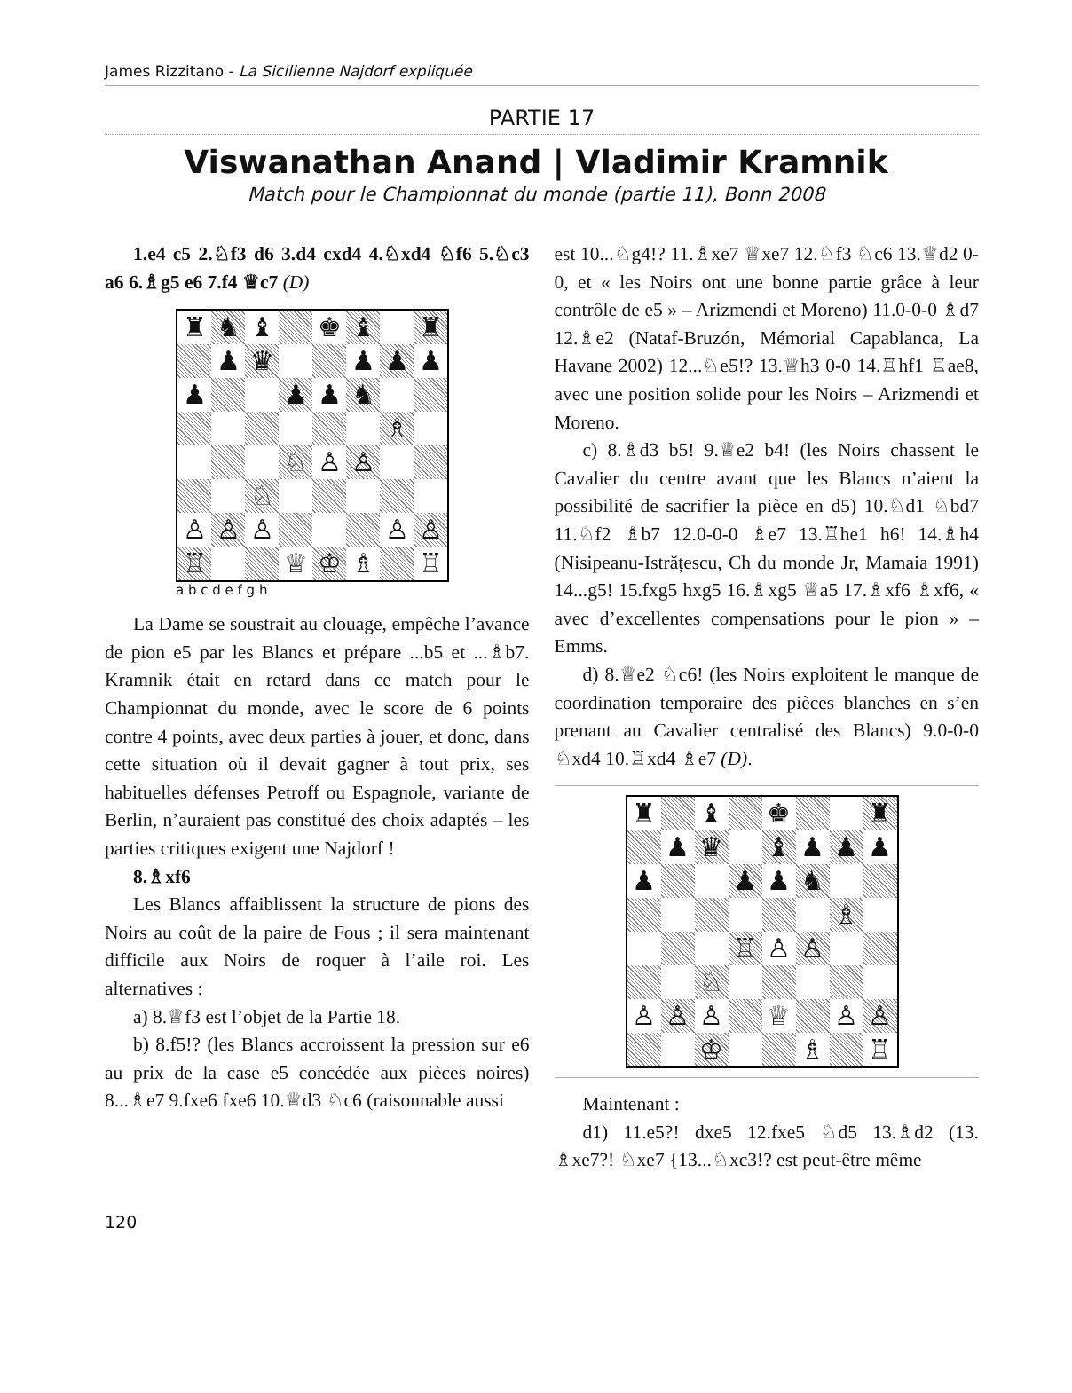James Rizzitano - La Sicilienne Najdorf expliquée
PARTIE 17
Viswanathan Anand | Vladimir Kramnik
Match pour le Championnat du monde (partie 11), Bonn 2008
1.e4 c5 2.♘f3 d6 3.d4 cxd4 4.♘xd4 ♘f6 5.♘c3 a6 6.♗g5 e6 7.f4 ♕c7 (D)
| ♜ | ♞ | ♝ | | ♚ | ♝ | | ♜ |
| | ♟ | ♛ | | | ♟ | ♟ | ♟ |
| ♟ | | | ♟ | ♟ | ♞ | | |
| | | | | | | ♗ | |
| | | | ♘ | ♙ | ♙ | | |
| | | ♘ | | | | | |
| ♙ | ♙ | ♙ | | | | ♙ | ♙ |
| ♖ | | | ♕ | ♔ | ♗ | | ♖ |
a b c d e f g h
La Dame se soustrait au clouage, empêche l’avance de pion e5 par les Blancs et prépare ...b5 et ...♗b7. Kramnik était en retard dans ce match pour le Championnat du monde, avec le score de 6 points contre 4 points, avec deux parties à jouer, et donc, dans cette situation où il devait gagner à tout prix, ses habituelles défenses Petroff ou Espagnole, variante de Berlin, n’auraient pas constitué des choix adaptés – les parties critiques exigent une Najdorf !
8.♗xf6
Les Blancs affaiblissent la structure de pions des Noirs au coût de la paire de Fous ; il sera maintenant difficile aux Noirs de roquer à l’aile roi. Les alternatives :
a) 8.♕f3 est l’objet de la Partie 18.
b) 8.f5!? (les Blancs accroissent la pression sur e6 au prix de la case e5 concédée aux pièces noires) 8...♗e7 9.fxe6 fxe6 10.♕d3 ♘c6 (raisonnable aussi
est 10...♘g4!? 11.♗xe7 ♕xe7 12.♘f3 ♘c6 13.♕d2 0-0, et « les Noirs ont une bonne partie grâce à leur contrôle de e5 » – Arizmendi et Moreno) 11.0-0-0 ♗d7 12.♗e2 (Nataf-Bruzón, Mémorial Capablanca, La Havane 2002) 12...♘e5!? 13.♕h3 0-0 14.♖hf1 ♖ae8, avec une position solide pour les Noirs – Arizmendi et Moreno.
c) 8.♗d3 b5! 9.♕e2 b4! (les Noirs chassent le Cavalier du centre avant que les Blancs n’aient la possibilité de sacrifier la pièce en d5) 10.♘d1 ♘bd7 11.♘f2 ♗b7 12.0-0-0 ♗e7 13.♖he1 h6! 14.♗h4 (Nisipeanu-Istrățescu, Ch du monde Jr, Mamaia 1991) 14...g5! 15.fxg5 hxg5 16.♗xg5 ♕a5 17.♗xf6 ♗xf6, « avec d’excellentes compensations pour le pion » – Emms.
d) 8.♕e2 ♘c6! (les Noirs exploitent le manque de coordination temporaire des pièces blanches en s’en prenant au Cavalier centralisé des Blancs) 9.0-0-0 ♘xd4 10.♖xd4 ♗e7 (D).
| ♜ | | ♝ | | ♚ | | | ♜ |
| | ♟ | ♛ | | ♝ | ♟ | ♟ | ♟ |
| ♟ | | | ♟ | ♟ | ♞ | | |
| | | | | | | ♗ | |
| | | | ♖ | ♙ | ♙ | | |
| | | ♘ | | | | | |
| ♙ | ♙ | ♙ | | ♕ | | ♙ | ♙ |
| | | ♔ | | | ♗ | | ♖ |
Maintenant :
d1) 11.e5?! dxe5 12.fxe5 ♘d5 13.♗d2 (13. ♗xe7?! ♘xe7 {13...♘xc3!? est peut-être même
120